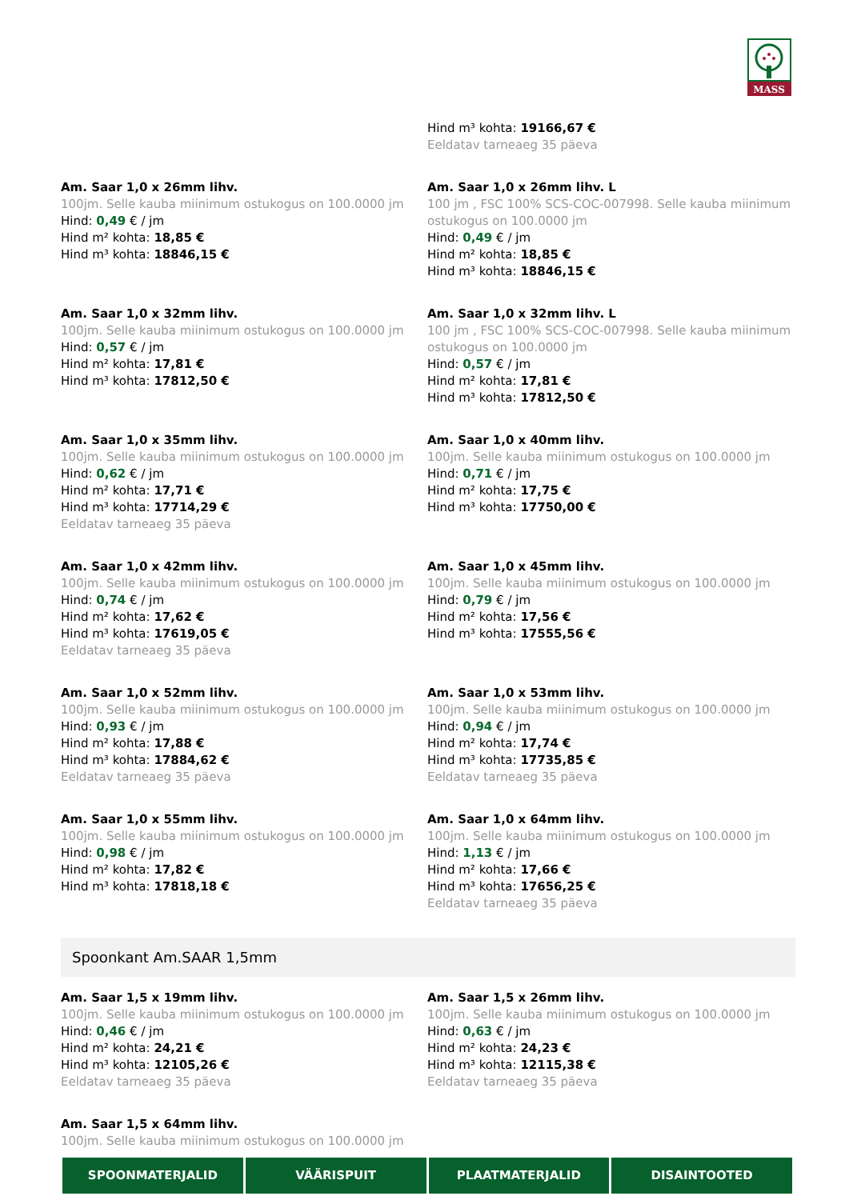MASS
Hind m³ kohta: 19166,67 €
Eeldatav tarneaeg 35 päeva
Am. Saar 1,0 x 26mm lihv.
100jm. Selle kauba miinimum ostukogus on 100.0000 jm
Hind: 0,49 € / jm
Hind m² kohta: 18,85 €
Hind m³ kohta: 18846,15 €
Am. Saar 1,0 x 26mm lihv. L
100 jm , FSC 100% SCS-COC-007998. Selle kauba miinimum ostukogus on 100.0000 jm
Hind: 0,49 € / jm
Hind m² kohta: 18,85 €
Hind m³ kohta: 18846,15 €
Am. Saar 1,0 x 32mm lihv.
100jm. Selle kauba miinimum ostukogus on 100.0000 jm
Hind: 0,57 € / jm
Hind m² kohta: 17,81 €
Hind m³ kohta: 17812,50 €
Am. Saar 1,0 x 32mm lihv. L
100 jm , FSC 100% SCS-COC-007998. Selle kauba miinimum ostukogus on 100.0000 jm
Hind: 0,57 € / jm
Hind m² kohta: 17,81 €
Hind m³ kohta: 17812,50 €
Am. Saar 1,0 x 35mm lihv.
100jm. Selle kauba miinimum ostukogus on 100.0000 jm
Hind: 0,62 € / jm
Hind m² kohta: 17,71 €
Hind m³ kohta: 17714,29 €
Eeldatav tarneaeg 35 päeva
Am. Saar 1,0 x 40mm lihv.
100jm. Selle kauba miinimum ostukogus on 100.0000 jm
Hind: 0,71 € / jm
Hind m² kohta: 17,75 €
Hind m³ kohta: 17750,00 €
Am. Saar 1,0 x 42mm lihv.
100jm. Selle kauba miinimum ostukogus on 100.0000 jm
Hind: 0,74 € / jm
Hind m² kohta: 17,62 €
Hind m³ kohta: 17619,05 €
Eeldatav tarneaeg 35 päeva
Am. Saar 1,0 x 45mm lihv.
100jm. Selle kauba miinimum ostukogus on 100.0000 jm
Hind: 0,79 € / jm
Hind m² kohta: 17,56 €
Hind m³ kohta: 17555,56 €
Am. Saar 1,0 x 52mm lihv.
100jm. Selle kauba miinimum ostukogus on 100.0000 jm
Hind: 0,93 € / jm
Hind m² kohta: 17,88 €
Hind m³ kohta: 17884,62 €
Eeldatav tarneaeg 35 päeva
Am. Saar 1,0 x 53mm lihv.
100jm. Selle kauba miinimum ostukogus on 100.0000 jm
Hind: 0,94 € / jm
Hind m² kohta: 17,74 €
Hind m³ kohta: 17735,85 €
Eeldatav tarneaeg 35 päeva
Am. Saar 1,0 x 55mm lihv.
100jm. Selle kauba miinimum ostukogus on 100.0000 jm
Hind: 0,98 € / jm
Hind m² kohta: 17,82 €
Hind m³ kohta: 17818,18 €
Am. Saar 1,0 x 64mm lihv.
100jm. Selle kauba miinimum ostukogus on 100.0000 jm
Hind: 1,13 € / jm
Hind m² kohta: 17,66 €
Hind m³ kohta: 17656,25 €
Eeldatav tarneaeg 35 päeva
Spoonkant Am.SAAR 1,5mm
Am. Saar 1,5 x 19mm lihv.
100jm. Selle kauba miinimum ostukogus on 100.0000 jm
Hind: 0,46 € / jm
Hind m² kohta: 24,21 €
Hind m³ kohta: 12105,26 €
Eeldatav tarneaeg 35 päeva
Am. Saar 1,5 x 26mm lihv.
100jm. Selle kauba miinimum ostukogus on 100.0000 jm
Hind: 0,63 € / jm
Hind m² kohta: 24,23 €
Hind m³ kohta: 12115,38 €
Eeldatav tarneaeg 35 päeva
Am. Saar 1,5 x 64mm lihv.
100jm. Selle kauba miinimum ostukogus on 100.0000 jm
SPOONMATERJALID VÄÄRISPUIT PLAATMATERJALID DISAINTOOTED